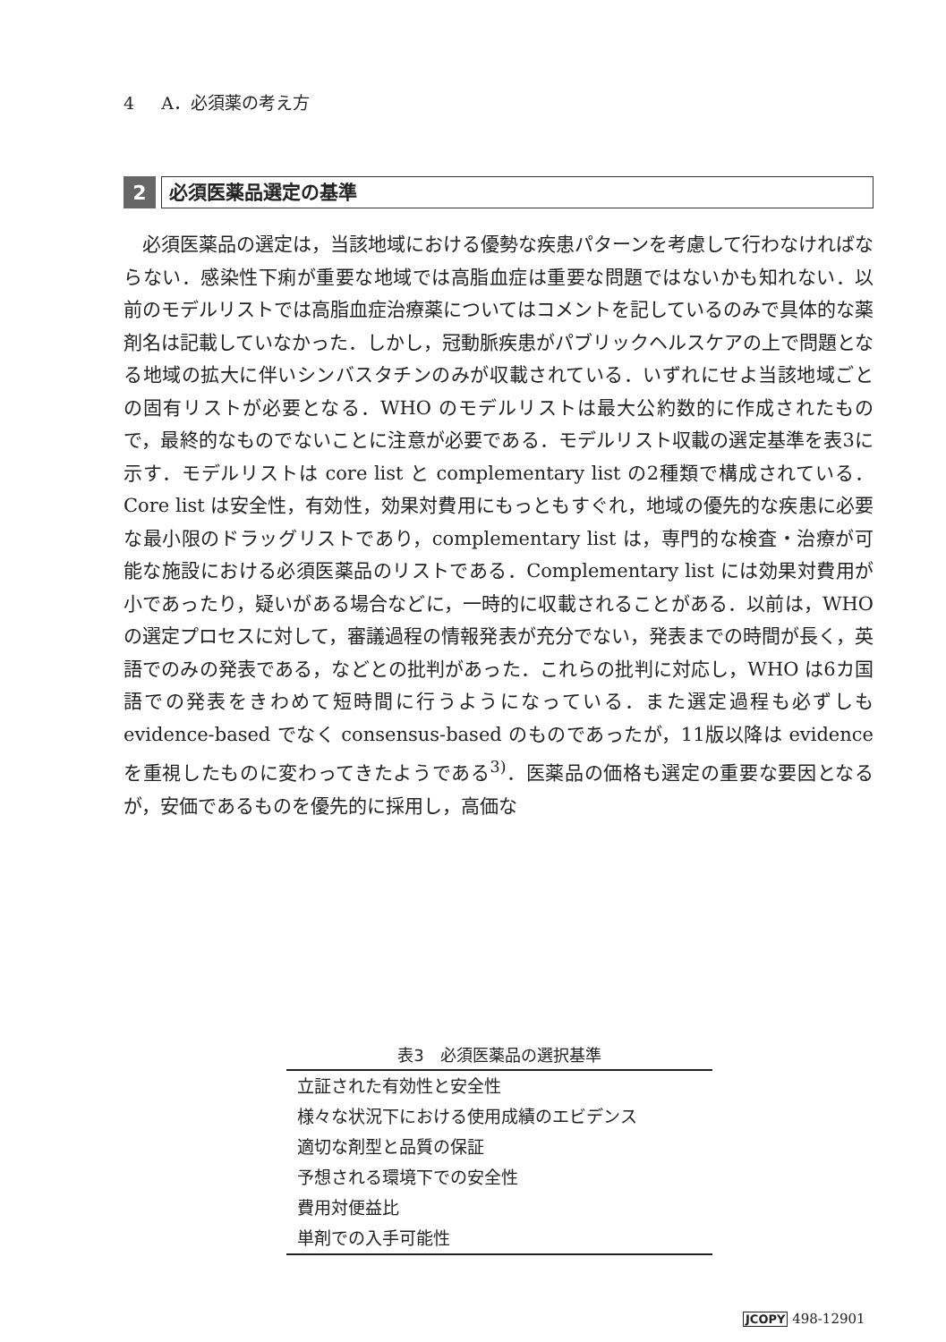4 A．必須薬の考え方
2
必須医薬品選定の基準
必須医薬品の選定は，当該地域における優勢な疾患パターンを考慮して行わなければならない．感染性下痢が重要な地域では高脂血症は重要な問題ではないかも知れない．以前のモデルリストでは高脂血症治療薬についてはコメントを記しているのみで具体的な薬剤名は記載していなかった．しかし，冠動脈疾患がパブリックヘルスケアの上で問題となる地域の拡大に伴いシンバスタチンのみが収載されている．いずれにせよ当該地域ごとの固有リストが必要となる．WHO のモデルリストは最大公約数的に作成されたもので，最終的なものでないことに注意が必要である．モデルリスト収載の選定基準を表3に示す．モデルリストは core list と complementary list の2種類で構成されている．Core list は安全性，有効性，効果対費用にもっともすぐれ，地域の優先的な疾患に必要な最小限のドラッグリストであり，complementary list は，専門的な検査・治療が可能な施設における必須医薬品のリストである．Complementary list には効果対費用が小であったり，疑いがある場合などに，一時的に収載されることがある．以前は，WHO の選定プロセスに対して，審議過程の情報発表が充分でない，発表までの時間が長く，英語でのみの発表である，などとの批判があった．これらの批判に対応し，WHO は6カ国語での発表をきわめて短時間に行うようになっている．また選定過程も必ずしも evidence-based でなく consensus-based のものであったが，11版以降は evidence を重視したものに変わってきたようである<sup>3)</sup>．医薬品の価格も選定の重要な要因となるが，安価であるものを優先的に採用し，高価な
表3　必須医薬品の選択基準
| 立証された有効性と安全性 |
| 様々な状況下における使用成績のエビデンス |
| 適切な剤型と品質の保証 |
| 予想される環境下での安全性 |
| 費用対便益比 |
| 単剤での入手可能性 |
JCOPY 498-12901